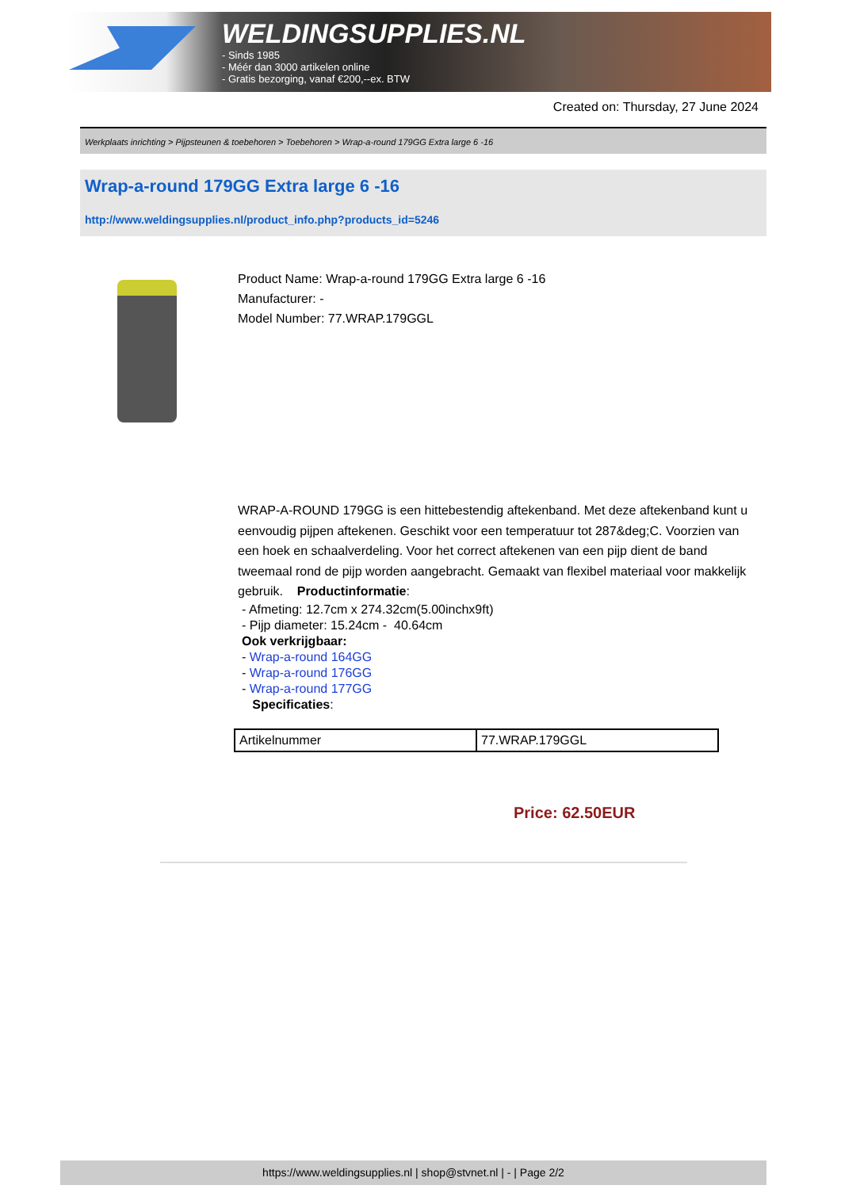WELDINGSUPPLIES.NL
- Sinds 1985
- Méér dan 3000 artikelen online
- Gratis bezorging, vanaf €200,--ex. BTW
Created on: Thursday, 27 June 2024
Werkplaats inrichting > Pijpsteunen & toebehoren > Toebehoren > Wrap-a-round 179GG Extra large 6 -16
Wrap-a-round 179GG Extra large 6 -16
http://www.weldingsupplies.nl/product_info.php?products_id=5246
Product Name: Wrap-a-round 179GG Extra large 6 -16
Manufacturer: -
Model Number: 77.WRAP.179GGL
WRAP-A-ROUND 179GG is een hittebestendig aftekenband. Met deze aftekenband kunt u eenvoudig pijpen aftekenen. Geschikt voor een temperatuur tot 287&deg;C. Voorzien van een hoek en schaalverdeling. Voor het correct aftekenen van een pijp dient de band tweemaal rond de pijp worden aangebracht. Gemaakt van flexibel materiaal voor makkelijk gebruik. Productinformatie:
- Afmeting: 12.7cm x 274.32cm(5.00inchx9ft)
- Pijp diameter: 15.24cm - 40.64cm
Ook verkrijgbaar:
- Wrap-a-round 164GG
- Wrap-a-round 176GG
- Wrap-a-round 177GG
Specificaties:
| Artikelnummer | 77.WRAP.179GGL |
Price: 62.50EUR
https://www.weldingsupplies.nl | shop@stvnet.nl | - | Page 2/2